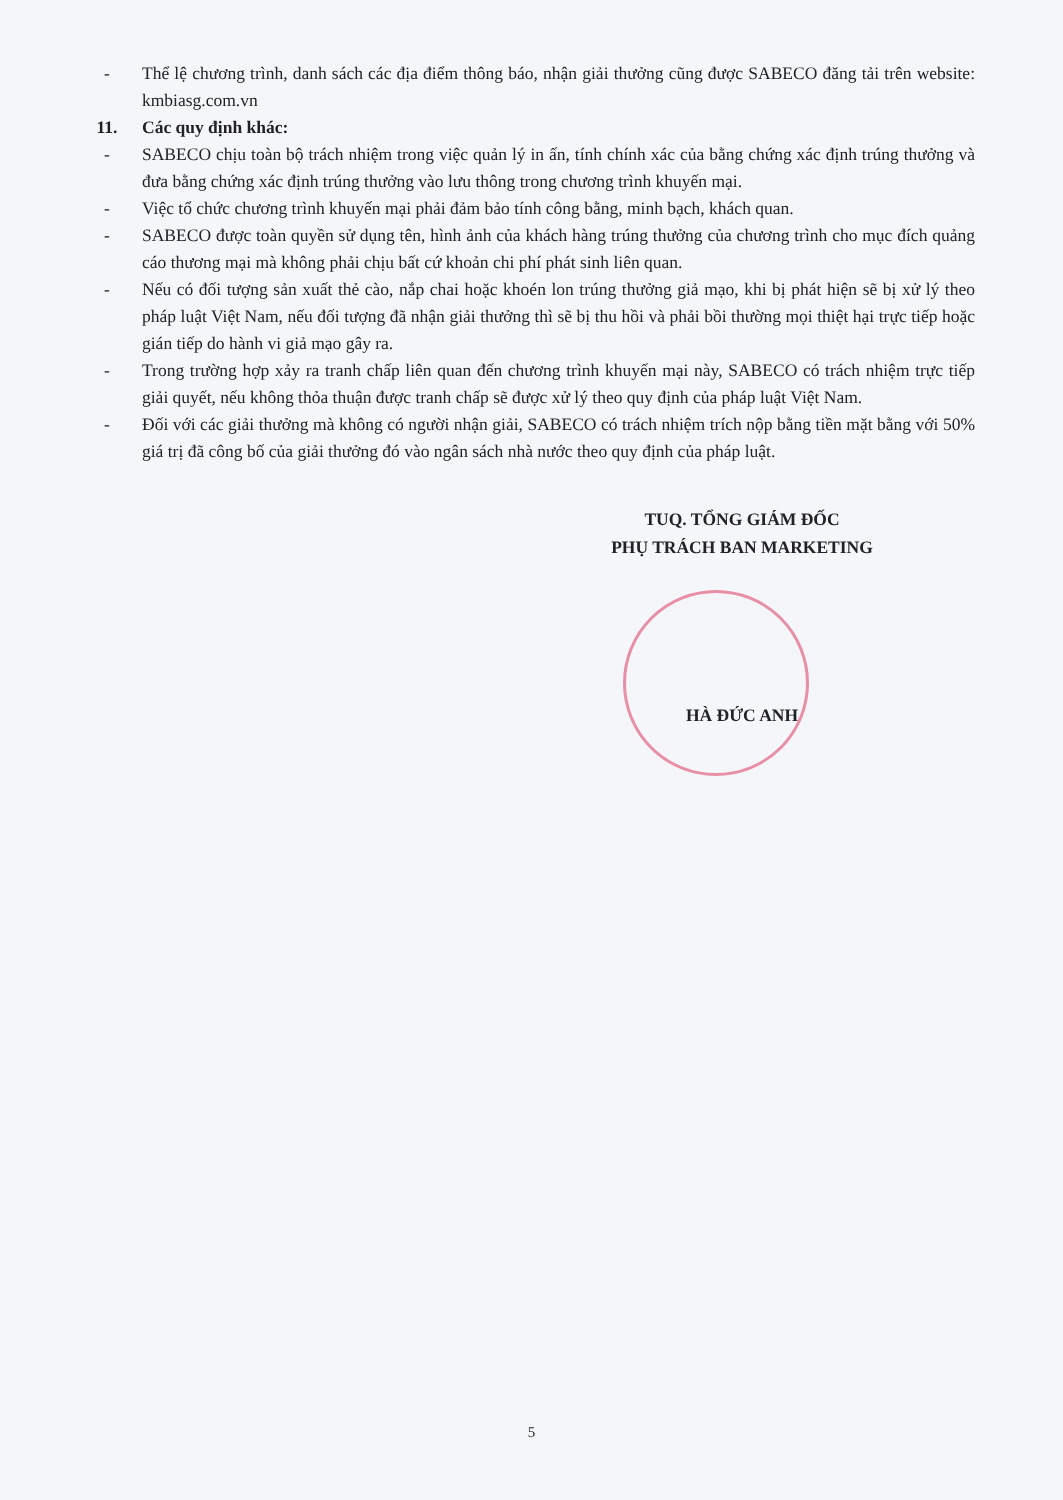- Thể lệ chương trình, danh sách các địa điểm thông báo, nhận giải thưởng cũng được SABECO đăng tải trên website: kmbiasg.com.vn
11. Các quy định khác:
- SABECO chịu toàn bộ trách nhiệm trong việc quản lý in ấn, tính chính xác của bằng chứng xác định trúng thưởng và đưa bằng chứng xác định trúng thưởng vào lưu thông trong chương trình khuyến mại.
- Việc tổ chức chương trình khuyến mại phải đảm bảo tính công bằng, minh bạch, khách quan.
- SABECO được toàn quyền sử dụng tên, hình ảnh của khách hàng trúng thưởng của chương trình cho mục đích quảng cáo thương mại mà không phải chịu bất cứ khoản chi phí phát sinh liên quan.
- Nếu có đối tượng sản xuất thẻ cào, nắp chai hoặc khoén lon trúng thưởng giả mạo, khi bị phát hiện sẽ bị xử lý theo pháp luật Việt Nam, nếu đối tượng đã nhận giải thưởng thì sẽ bị thu hồi và phải bồi thường mọi thiệt hại trực tiếp hoặc gián tiếp do hành vi giả mạo gây ra.
- Trong trường hợp xảy ra tranh chấp liên quan đến chương trình khuyến mại này, SABECO có trách nhiệm trực tiếp giải quyết, nếu không thỏa thuận được tranh chấp sẽ được xử lý theo quy định của pháp luật Việt Nam.
- Đối với các giải thưởng mà không có người nhận giải, SABECO có trách nhiệm trích nộp bằng tiền mặt bằng với 50% giá trị đã công bố của giải thưởng đó vào ngân sách nhà nước theo quy định của pháp luật.
TUQ. TỔNG GIÁM ĐỐC
PHỤ TRÁCH BAN MARKETING
HÀ ĐỨC ANH
5